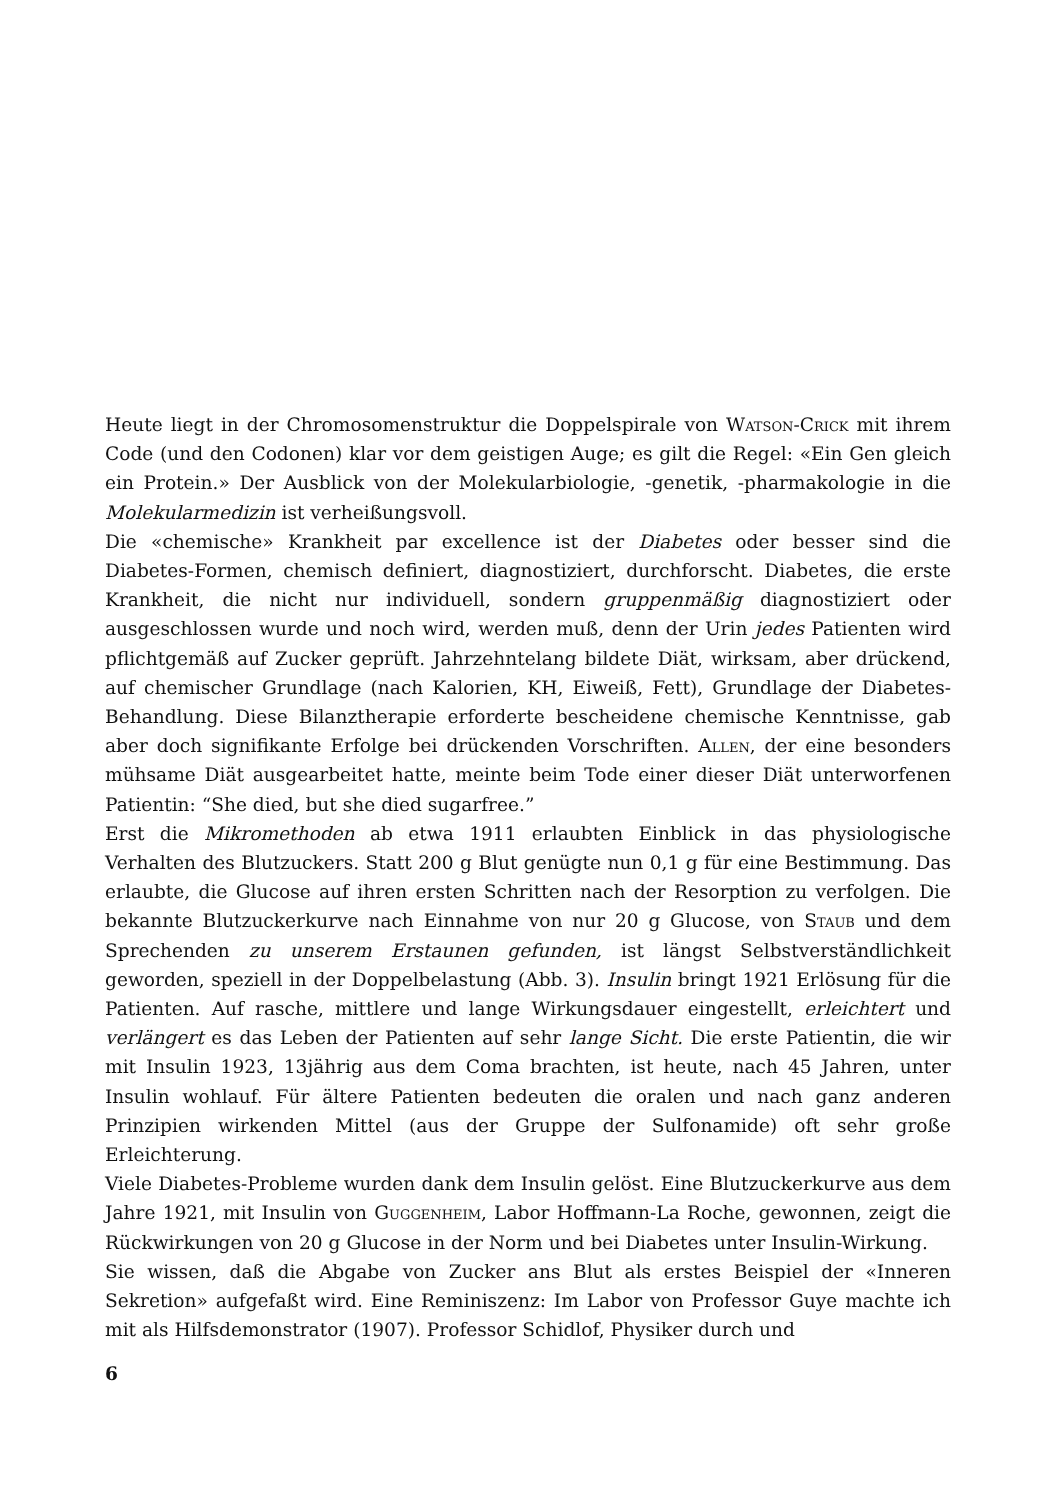Heute liegt in der Chromosomenstruktur die Doppelspirale von Watson-Crick mit ihrem Code (und den Codonen) klar vor dem geistigen Auge; es gilt die Regel: «Ein Gen gleich ein Protein.» Der Ausblick von der Molekularbiologie, -genetik, -pharmakologie in die Molekularmedizin ist verheißungsvoll.
Die «chemische» Krankheit par excellence ist der Diabetes oder besser sind die Diabetes-Formen, chemisch definiert, diagnostiziert, durchforscht. Diabetes, die erste Krankheit, die nicht nur individuell, sondern gruppenmäßig diagnostiziert oder ausgeschlossen wurde und noch wird, werden muß, denn der Urin jedes Patienten wird pflichtgemäß auf Zucker geprüft. Jahrzehntelang bildete Diät, wirksam, aber drückend, auf chemischer Grundlage (nach Kalorien, KH, Eiweiß, Fett), Grundlage der Diabetes-Behandlung. Diese Bilanztherapie erforderte bescheidene chemische Kenntnisse, gab aber doch signifikante Erfolge bei drückenden Vorschriften. Allen, der eine besonders mühsame Diät ausgearbeitet hatte, meinte beim Tode einer dieser Diät unterworfenen Patientin: “She died, but she died sugarfree.”
Erst die Mikromethoden ab etwa 1911 erlaubten Einblick in das physiologische Verhalten des Blutzuckers. Statt 200 g Blut genügte nun 0,1 g für eine Bestimmung. Das erlaubte, die Glucose auf ihren ersten Schritten nach der Resorption zu verfolgen. Die bekannte Blutzuckerkurve nach Einnahme von nur 20 g Glucose, von Staub und dem Sprechenden zu unserem Erstaunen gefunden, ist längst Selbstverständlichkeit geworden, speziell in der Doppelbelastung (Abb. 3). Insulin bringt 1921 Erlösung für die Patienten. Auf rasche, mittlere und lange Wirkungsdauer eingestellt, erleichtert und verlängert es das Leben der Patienten auf sehr lange Sicht. Die erste Patientin, die wir mit Insulin 1923, 13jährig aus dem Coma brachten, ist heute, nach 45 Jahren, unter Insulin wohlauf. Für ältere Patienten bedeuten die oralen und nach ganz anderen Prinzipien wirkenden Mittel (aus der Gruppe der Sulfonamide) oft sehr große Erleichterung.
Viele Diabetes-Probleme wurden dank dem Insulin gelöst. Eine Blutzuckerkurve aus dem Jahre 1921, mit Insulin von Guggenheim, Labor Hoffmann-La Roche, gewonnen, zeigt die Rückwirkungen von 20 g Glucose in der Norm und bei Diabetes unter Insulin-Wirkung.
Sie wissen, daß die Abgabe von Zucker ans Blut als erstes Beispiel der «Inneren Sekretion» aufgefaßt wird. Eine Reminiszenz: Im Labor von Professor Guye machte ich mit als Hilfsdemonstrator (1907). Professor Schidlof, Physiker durch und
6